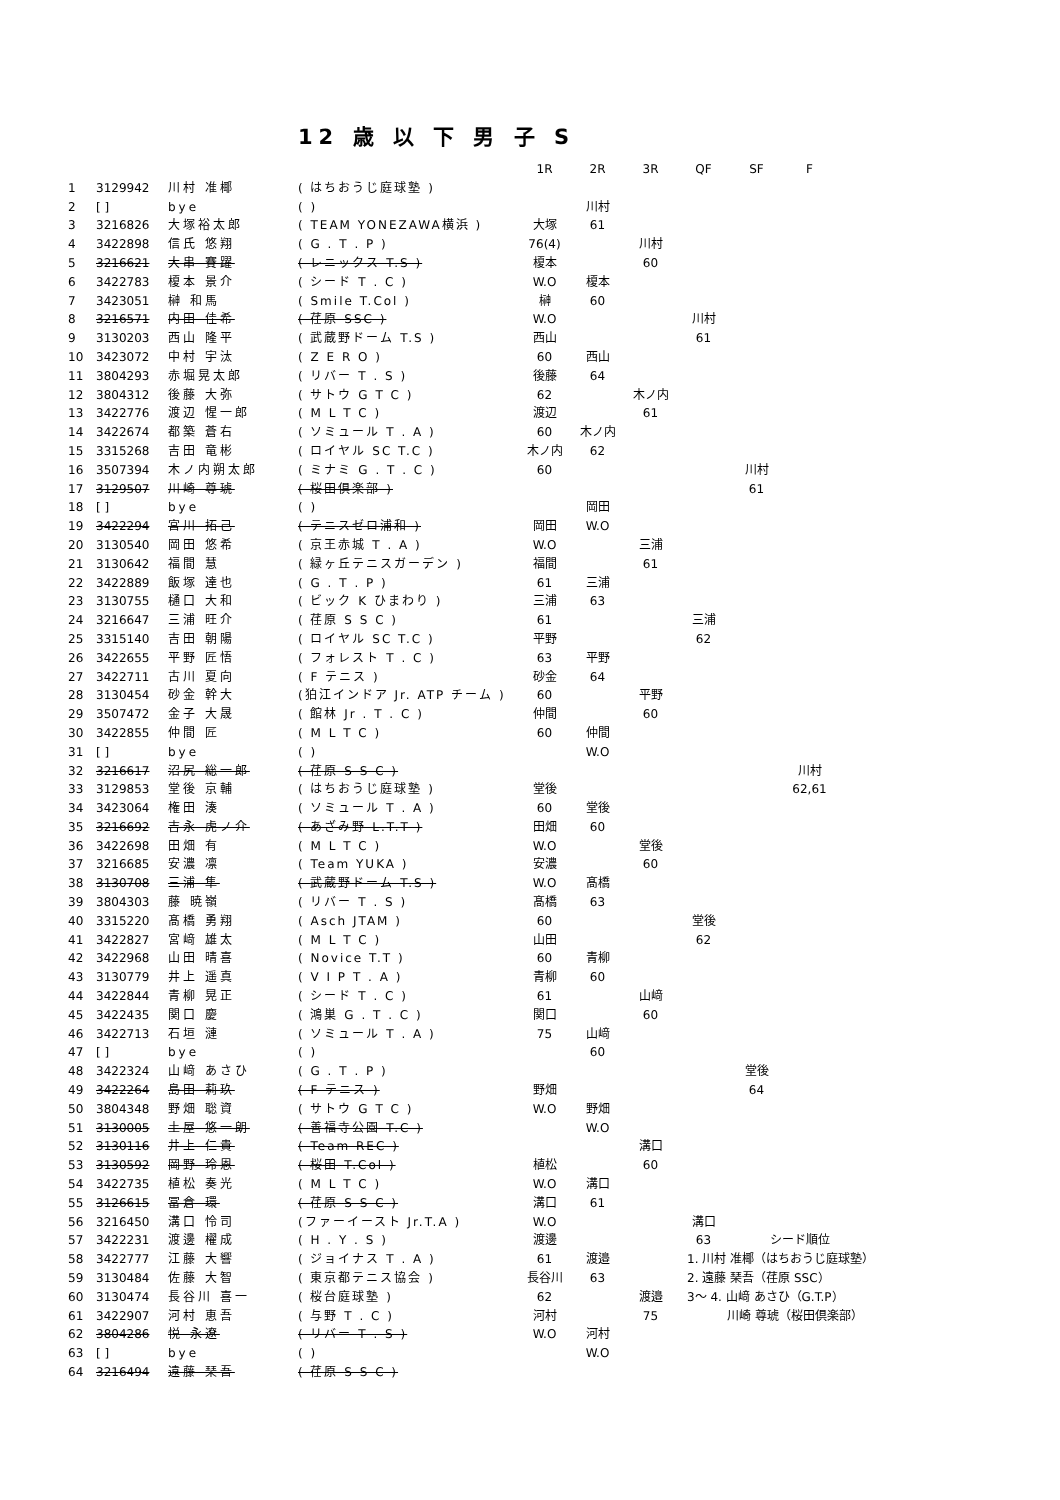12 歳 以 下 男 子 S
| | | | | 1R | 2R | 3R | QF | SF | F | |
| --- | --- | --- | --- | --- | --- | --- | --- | --- | --- | --- |
| 1 | 3129942 | 川村 准椰 | ( はちおうじ庭球塾 ) | | | | | | | |
| 2 | [ ] | bye | ( ) | | 川村 | | | | | |
| 3 | 3216826 | 大塚裕太郎 | ( TEAM YONEZAWA横浜 ) | 大塚 | 61 | | | | | |
| 4 | 3422898 | 信氏 悠翔 | ( G . T . P ) | 76(4) | | 川村 | | | | |
| 5 | 3216621 | 大串 賽躍 | ( レニックス T.S ) | 榎本 | | 60 | | | | |
| 6 | 3422783 | 榎本 景介 | ( シード T . C ) | W.O | 榎本 | | | | | |
| 7 | 3423051 | 榊 和馬 | ( Smile T.Col ) | 榊 | 60 | | | | | |
| 8 | 3216571 | 内田 佳希 | ( 荏原 SSC ) | W.O | | | 川村 | | | |
| 9 | 3130203 | 西山 隆平 | ( 武蔵野ドーム T.S ) | 西山 | | | 61 | | | |
| 10 | 3423072 | 中村 宇汰 | ( Z E R O ) | 60 | 西山 | | | | | |
| 11 | 3804293 | 赤堀晃太郎 | ( リバー T . S ) | 後藤 | 64 | | | | | |
| 12 | 3804312 | 後藤 大弥 | ( サトウ G T C ) | 62 | | 木ノ内 | | | | |
| 13 | 3422776 | 渡辺 惺一郎 | ( M L T C ) | 渡辺 | | 61 | | | | |
| 14 | 3422674 | 都築 蒼右 | ( ソミュール T . A ) | 60 | 木ノ内 | | | | | |
| 15 | 3315268 | 吉田 竜彬 | ( ロイヤル SC T.C ) | 木ノ内 | 62 | | | | | |
| 16 | 3507394 | 木ノ内朔太郎 | ( ミナミ G . T . C ) | 60 | | | | 川村 | | |
| 17 | 3129507 | 川崎 尊琥 | ( 桜田倶楽部 ) | | | | | 61 | | |
| 18 | [ ] | bye | ( ) | | 岡田 | | | | | |
| 19 | 3422294 | 宮川 拓己 | ( テニスゼロ浦和 ) | 岡田 | W.O | | | | | |
| 20 | 3130540 | 岡田 悠希 | ( 京王赤城 T . A ) | W.O | | 三浦 | | | | |
| 21 | 3130642 | 福間 慧 | ( 緑ヶ丘テニスガーデン ) | 福間 | | 61 | | | | |
| 22 | 3422889 | 飯塚 達也 | ( G . T . P ) | 61 | 三浦 | | | | | |
| 23 | 3130755 | 樋口 大和 | ( ビック K ひまわり ) | 三浦 | 63 | | | | | |
| 24 | 3216647 | 三浦 旺介 | ( 荏原 S S C ) | 61 | | | 三浦 | | | |
| 25 | 3315140 | 吉田 朝陽 | ( ロイヤル SC T.C ) | 平野 | | | 62 | | | |
| 26 | 3422655 | 平野 匠悟 | ( フォレスト T . C ) | 63 | 平野 | | | | | |
| 27 | 3422711 | 古川 夏向 | ( F テニス ) | 砂金 | 64 | | | | | |
| 28 | 3130454 | 砂金 幹大 | (狛江インドア Jr. ATP チーム ) | 60 | | 平野 | | | | |
| 29 | 3507472 | 金子 大晟 | ( 館林 Jr . T . C ) | 仲間 | | 60 | | | | |
| 30 | 3422855 | 仲間 匠 | ( M L T C ) | 60 | 仲間 | | | | | |
| 31 | [ ] | bye | ( ) | | W.O | | | | | |
| 32 | 3216617 | 沼尻 総一郎 | ( 荏原 S S C ) | | | | | | 川村 | |
| 33 | 3129853 | 堂後 京輔 | ( はちおうじ庭球塾 ) | 堂後 | | | | | 62,61 | |
| 34 | 3423064 | 権田 湊 | ( ソミュール T . A ) | 60 | 堂後 | | | | | |
| 35 | 3216692 | 吉永 虎ノ介 | ( あざみ野 L.T.T ) | 田畑 | 60 | | | | | |
| 36 | 3422698 | 田畑 有 | ( M L T C ) | W.O | | 堂後 | | | | |
| 37 | 3216685 | 安濃 凛 | ( Team YUKA ) | 安濃 | | 60 | | | | |
| 38 | 3130708 | 三浦 隼 | ( 武蔵野ドーム T.S ) | W.O | 髙橋 | | | | | |
| 39 | 3804303 | 藤 暁嶺 | ( リバー T . S ) | 髙橋 | 63 | | | | | |
| 40 | 3315220 | 髙橋 勇翔 | ( Asch JTAM ) | 60 | | | 堂後 | | | |
| 41 | 3422827 | 宮﨑 雄太 | ( M L T C ) | 山田 | | | 62 | | | |
| 42 | 3422968 | 山田 晴喜 | ( Novice T.T ) | 60 | 青柳 | | | | | |
| 43 | 3130779 | 井上 遥真 | ( V I P T . A ) | 青柳 | 60 | | | | | |
| 44 | 3422844 | 青柳 晃正 | ( シード T . C ) | 61 | | 山﨑 | | | | |
| 45 | 3422435 | 関口 慶 | ( 鴻巣 G . T . C ) | 関口 | | 60 | | | | |
| 46 | 3422713 | 石垣 漣 | ( ソミュール T . A ) | 75 | 山﨑 | | | | | |
| 47 | [ ] | bye | ( ) | | 60 | | | | | |
| 48 | 3422324 | 山﨑 あさひ | ( G . T . P ) | | | | | 堂後 | | |
| 49 | 3422264 | 島田 莉玖 | ( F テニス ) | 野畑 | | | | 64 | | |
| 50 | 3804348 | 野畑 聡資 | ( サトウ G T C ) | W.O | 野畑 | | | | | |
| 51 | 3130005 | 土屋 悠一朗 | ( 善福寺公園 T.C ) | | W.O | | | | | |
| 52 | 3130116 | 井上 仁貴 | ( Team REC ) | | | 溝口 | | | | |
| 53 | 3130592 | 岡野 玲恩 | ( 桜田 T.Col ) | 植松 | | 60 | | | | |
| 54 | 3422735 | 植松 奏光 | ( M L T C ) | W.O | 溝口 | | | | | |
| 55 | 3126615 | 冨倉 環 | ( 荏原 S S C ) | 溝口 | 61 | | | | | |
| 56 | 3216450 | 溝口 怜司 | (ファーイースト Jr.T.A ) | W.O | | | 溝口 | | | |
| 57 | 3422231 | 渡邊 櫂成 | ( H . Y . S ) | 渡邊 | | | 63 | シード順位 | | |
| 58 | 3422777 | 江藤 大響 | ( ジョイナス T . A ) | 61 | 渡邉 | | 1. 川村 准椰（はちおうじ庭球塾） | | | |
| 59 | 3130484 | 佐藤 大智 | ( 東京都テニス協会 ) | 長谷川 | 63 | | 2. 遠藤 琹吾（荏原 SSC） | | | |
| 60 | 3130474 | 長谷川 喜一 | ( 桜台庭球塾 ) | 62 | | 渡邉 | 3～ 4. 山﨑 あさひ（G.T.P） | | | |
| 61 | 3422907 | 河村 恵吾 | ( 与野 T . C ) | 河村 | | 75 | 川崎 尊琥（桜田倶楽部） | | | |
| 62 | 3804286 | 悦 永遼 | ( リバー T . S ) | W.O | 河村 | | | | | |
| 63 | [ ] | bye | ( ) | | W.O | | | | | |
| 64 | 3216494 | 遠藤 琹吾 | ( 荏原 S S C ) | | | | | | | |